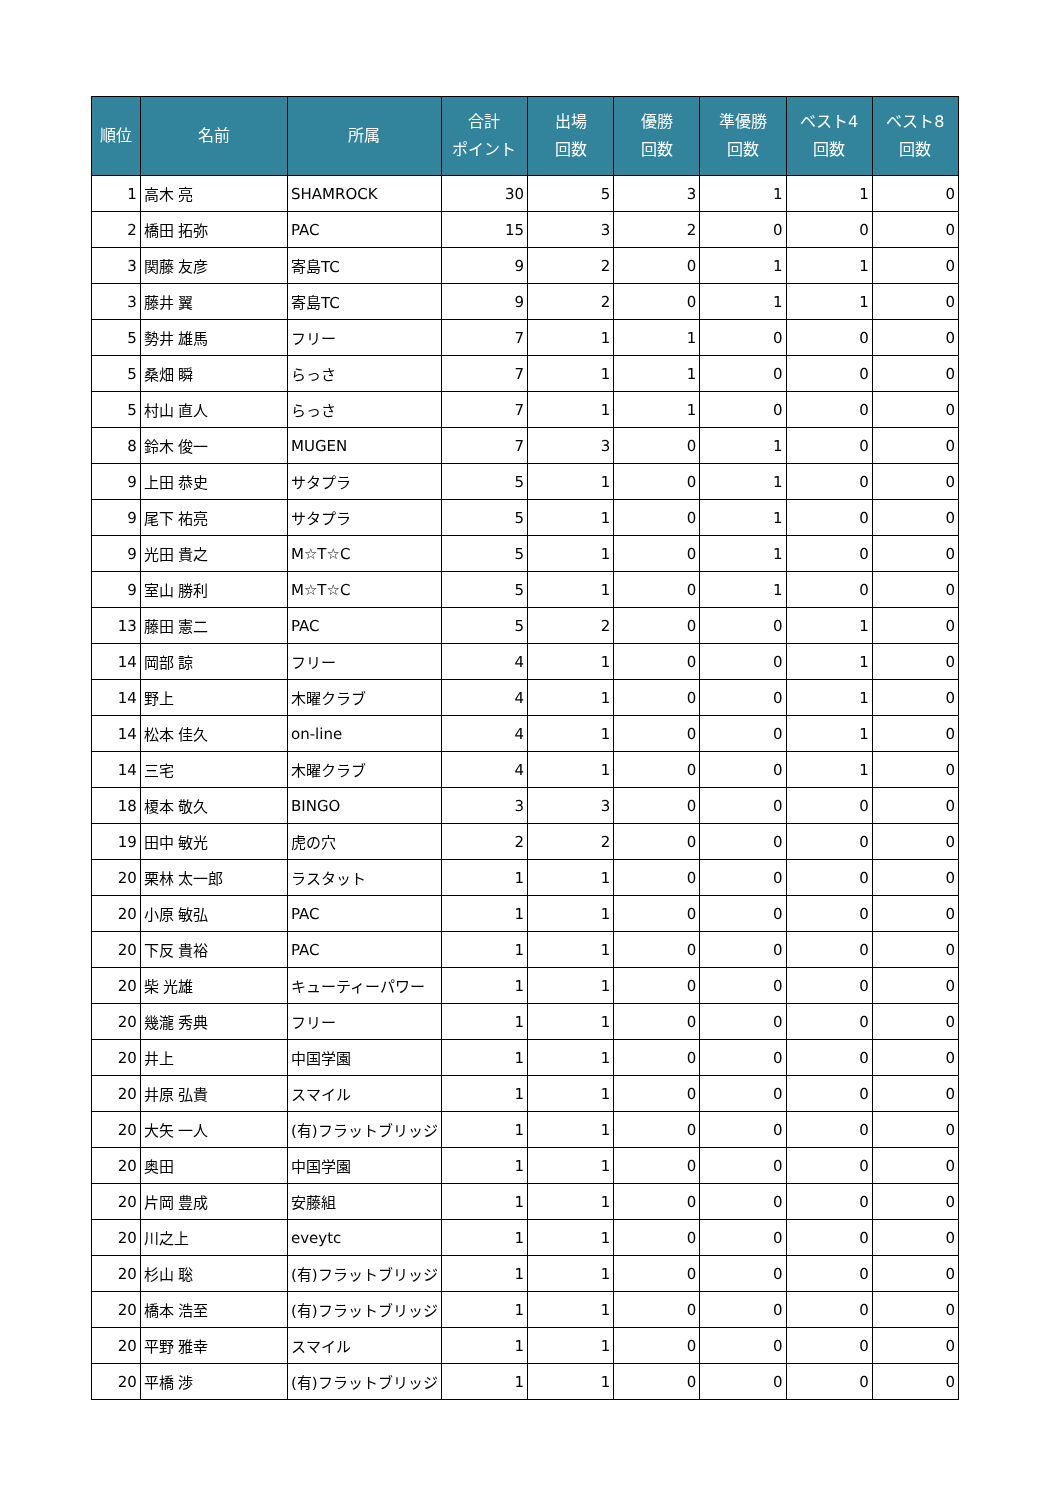| 順位 | 名前 | 所属 | 合計 ポイント | 出場 回数 | 優勝 回数 | 準優勝 回数 | ベスト4 回数 | ベスト8 回数 |
| --- | --- | --- | --- | --- | --- | --- | --- | --- |
| 1 | 高木 亮 | SHAMROCK | 30 | 5 | 3 | 1 | 1 | 0 |
| 2 | 橋田 拓弥 | PAC | 15 | 3 | 2 | 0 | 0 | 0 |
| 3 | 関藤 友彦 | 寄島TC | 9 | 2 | 0 | 1 | 1 | 0 |
| 3 | 藤井 翼 | 寄島TC | 9 | 2 | 0 | 1 | 1 | 0 |
| 5 | 勢井 雄馬 | フリー | 7 | 1 | 1 | 0 | 0 | 0 |
| 5 | 桑畑 瞬 | らっさ | 7 | 1 | 1 | 0 | 0 | 0 |
| 5 | 村山 直人 | らっさ | 7 | 1 | 1 | 0 | 0 | 0 |
| 8 | 鈴木 俊一 | MUGEN | 7 | 3 | 0 | 1 | 0 | 0 |
| 9 | 上田 恭史 | サタプラ | 5 | 1 | 0 | 1 | 0 | 0 |
| 9 | 尾下 祐亮 | サタプラ | 5 | 1 | 0 | 1 | 0 | 0 |
| 9 | 光田 貴之 | M☆T☆C | 5 | 1 | 0 | 1 | 0 | 0 |
| 9 | 室山 勝利 | M☆T☆C | 5 | 1 | 0 | 1 | 0 | 0 |
| 13 | 藤田 憲二 | PAC | 5 | 2 | 0 | 0 | 1 | 0 |
| 14 | 岡部 諒 | フリー | 4 | 1 | 0 | 0 | 1 | 0 |
| 14 | 野上 | 木曜クラブ | 4 | 1 | 0 | 0 | 1 | 0 |
| 14 | 松本 佳久 | on-line | 4 | 1 | 0 | 0 | 1 | 0 |
| 14 | 三宅 | 木曜クラブ | 4 | 1 | 0 | 0 | 1 | 0 |
| 18 | 榎本 敬久 | BINGO | 3 | 3 | 0 | 0 | 0 | 0 |
| 19 | 田中 敏光 | 虎の穴 | 2 | 2 | 0 | 0 | 0 | 0 |
| 20 | 栗林 太一郎 | ラスタット | 1 | 1 | 0 | 0 | 0 | 0 |
| 20 | 小原 敏弘 | PAC | 1 | 1 | 0 | 0 | 0 | 0 |
| 20 | 下反 貴裕 | PAC | 1 | 1 | 0 | 0 | 0 | 0 |
| 20 | 柴 光雄 | キューティーパワー | 1 | 1 | 0 | 0 | 0 | 0 |
| 20 | 幾瀧 秀典 | フリー | 1 | 1 | 0 | 0 | 0 | 0 |
| 20 | 井上 | 中国学園 | 1 | 1 | 0 | 0 | 0 | 0 |
| 20 | 井原 弘貴 | スマイル | 1 | 1 | 0 | 0 | 0 | 0 |
| 20 | 大矢 一人 | (有)フラットブリッジ | 1 | 1 | 0 | 0 | 0 | 0 |
| 20 | 奥田 | 中国学園 | 1 | 1 | 0 | 0 | 0 | 0 |
| 20 | 片岡 豊成 | 安藤組 | 1 | 1 | 0 | 0 | 0 | 0 |
| 20 | 川之上 | eveytc | 1 | 1 | 0 | 0 | 0 | 0 |
| 20 | 杉山 聡 | (有)フラットブリッジ | 1 | 1 | 0 | 0 | 0 | 0 |
| 20 | 橋本 浩至 | (有)フラットブリッジ | 1 | 1 | 0 | 0 | 0 | 0 |
| 20 | 平野 雅幸 | スマイル | 1 | 1 | 0 | 0 | 0 | 0 |
| 20 | 平橋 渉 | (有)フラットブリッジ | 1 | 1 | 0 | 0 | 0 | 0 |